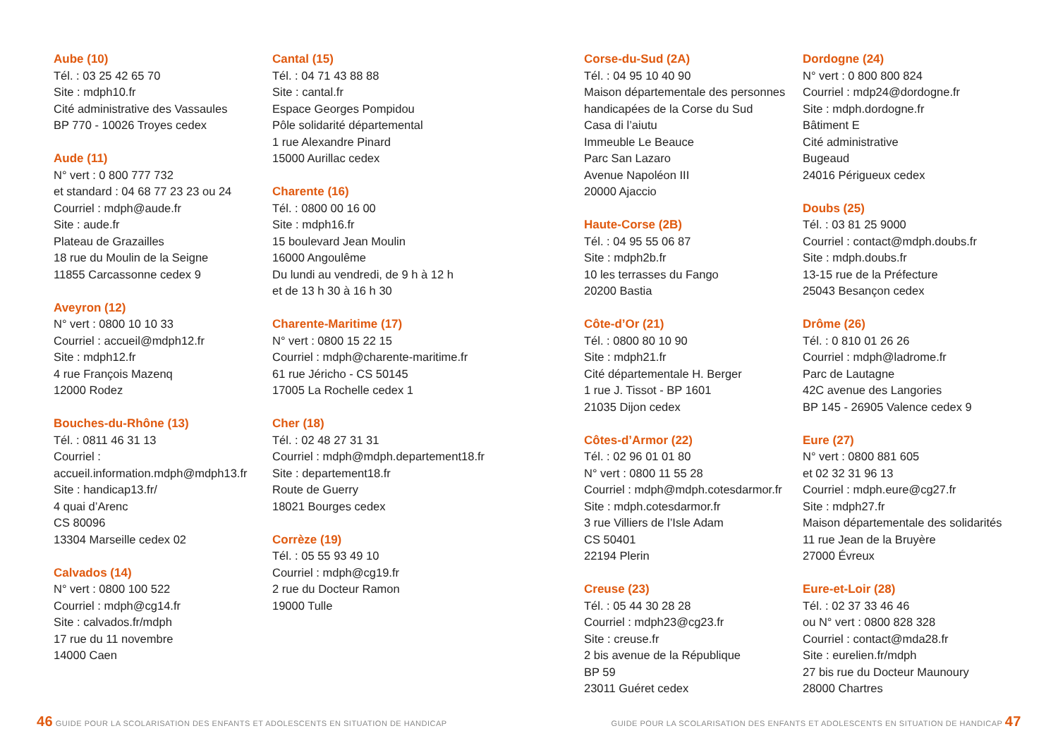Aube (10)
Tél. : 03 25 42 65 70
Site : mdph10.fr
Cité administrative des Vassaules
BP 770 - 10026 Troyes cedex
Aude (11)
N° vert : 0 800 777 732
et standard : 04 68 77 23 23 ou 24
Courriel : mdph@aude.fr
Site : aude.fr
Plateau de Grazailles
18 rue du Moulin de la Seigne
11855 Carcassonne cedex 9
Aveyron (12)
N° vert : 0800 10 10 33
Courriel : accueil@mdph12.fr
Site : mdph12.fr
4 rue François Mazenq
12000 Rodez
Bouches-du-Rhône (13)
Tél. : 0811 46 31 13
Courriel :
accueil.information.mdph@mdph13.fr
Site : handicap13.fr/
4 quai d’Arenc
CS 80096
13304 Marseille cedex 02
Calvados (14)
N° vert : 0800 100 522
Courriel : mdph@cg14.fr
Site : calvados.fr/mdph
17 rue du 11 novembre
14000 Caen
Cantal (15)
Tél. : 04 71 43 88 88
Site : cantal.fr
Espace Georges Pompidou
Pôle solidarité départemental
1 rue Alexandre Pinard
15000 Aurillac cedex
Charente (16)
Tél. : 0800 00 16 00
Site : mdph16.fr
15 boulevard Jean Moulin
16000 Angoulême
Du lundi au vendredi, de 9 h à 12 h
et de 13 h 30 à 16 h 30
Charente-Maritime (17)
N° vert : 0800 15 22 15
Courriel : mdph@charente-maritime.fr
61 rue Jéricho - CS 50145
17005 La Rochelle cedex 1
Cher (18)
Tél. : 02 48 27 31 31
Courriel : mdph@mdph.departement18.fr
Site : departement18.fr
Route de Guerry
18021 Bourges cedex
Corrèze (19)
Tél. : 05 55 93 49 10
Courriel : mdph@cg19.fr
2 rue du Docteur Ramon
19000 Tulle
Corse-du-Sud (2A)
Tél. : 04 95 10 40 90
Maison départementale des personnes
handicapées de la Corse du Sud
Casa di l’aiutu
Immeuble Le Beauce
Parc San Lazaro
Avenue Napoléon III
20000 Ajaccio
Haute-Corse (2B)
Tél. : 04 95 55 06 87
Site : mdph2b.fr
10 les terrasses du Fango
20200 Bastia
Côte-d’Or (21)
Tél. : 0800 80 10 90
Site : mdph21.fr
Cité départementale H. Berger
1 rue J. Tissot - BP 1601
21035 Dijon cedex
Côtes-d’Armor (22)
Tél. : 02 96 01 01 80
N° vert : 0800 11 55 28
Courriel : mdph@mdph.cotesdarmor.fr
Site : mdph.cotesdarmor.fr
3 rue Villiers de l’Isle Adam
CS 50401
22194 Plerin
Creuse (23)
Tél. : 05 44 30 28 28
Courriel : mdph23@cg23.fr
Site : creuse.fr
2 bis avenue de la République
BP 59
23011 Guéret cedex
Dordogne (24)
N° vert : 0 800 800 824
Courriel : mdp24@dordogne.fr
Site : mdph.dordogne.fr
Bâtiment E
Cité administrative
Bugeaud
24016 Périgueux cedex
Doubs (25)
Tél. : 03 81 25 9000
Courriel : contact@mdph.doubs.fr
Site : mdph.doubs.fr
13-15 rue de la Préfecture
25043 Besançon cedex
Drôme (26)
Tél. : 0 810 01 26 26
Courriel : mdph@ladrome.fr
Parc de Lautagne
42C avenue des Langories
BP 145 - 26905 Valence cedex 9
Eure (27)
N° vert : 0800 881 605
et 02 32 31 96 13
Courriel : mdph.eure@cg27.fr
Site : mdph27.fr
Maison départementale des solidarités
11 rue Jean de la Bruyère
27000 Évreux
Eure-et-Loir (28)
Tél. : 02 37 33 46 46
ou N° vert : 0800 828 328
Courriel : contact@mda28.fr
Site : eurelien.fr/mdph
27 bis rue du Docteur Maunoury
28000 Chartres
46 GUIDE POUR LA SCOLARISATION DES ENFANTS ET ADOLESCENTS EN SITUATION DE HANDICAP
GUIDE POUR LA SCOLARISATION DES ENFANTS ET ADOLESCENTS EN SITUATION DE HANDICAP 47